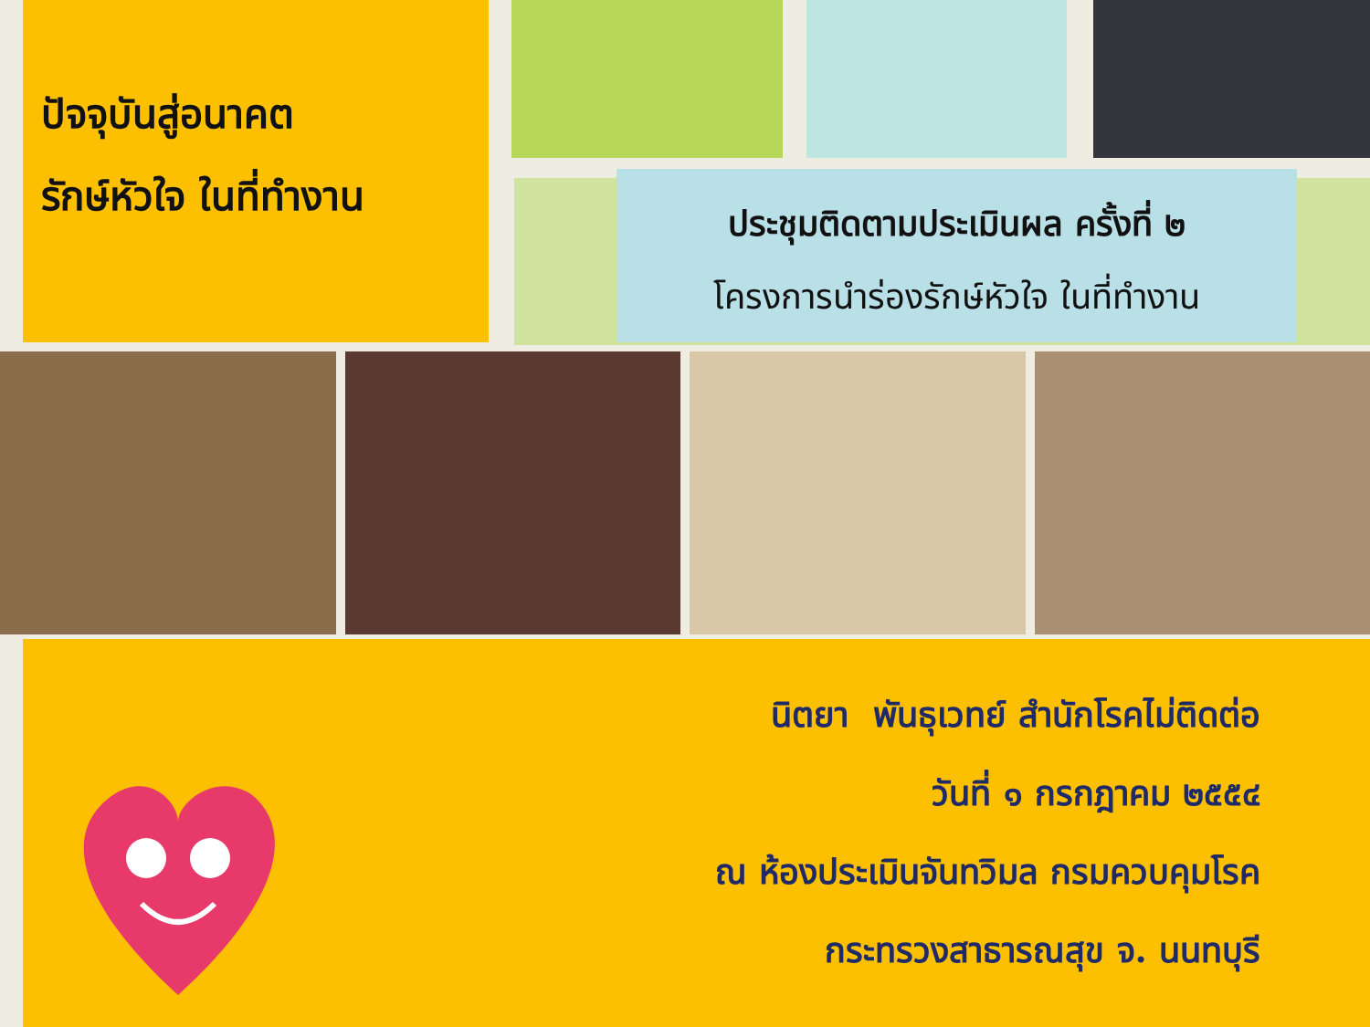ปัจจุบันสู่อนาคต
รักษ์หัวใจ ในที่ทำงาน
ประชุมติดตามประเมินผล ครั้งที่ ๒
โครงการนำร่องรักษ์หัวใจ ในที่ทำงาน
นิตยา พันธุเวทย์ สำนักโรคไม่ติดต่อ
วันที่ ๑ กรกฎาคม ๒๕๕๔
ณ ห้องประเมินจันทวิมล กรมควบคุมโรค
กระทรวงสาธารณสุข จ. นนทบุรี